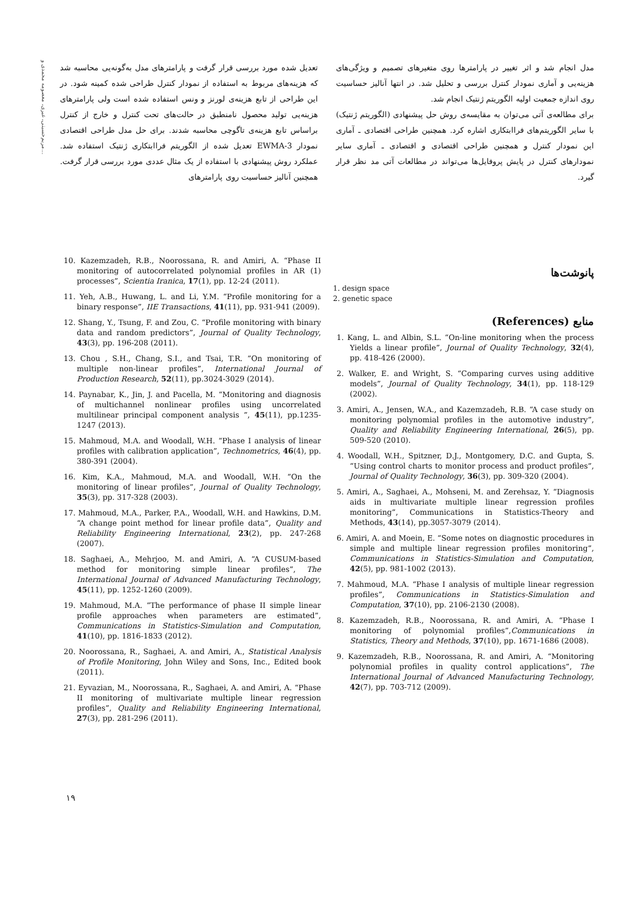مریم‌حسینی، عیری، معصومه محمدی و...
تعدیل شده مورد بررسی قرار گرفت و پارامترهای مدل به‌گونه‌یی محاسبه شد که هزینه‌های مربوط به استفاده از نمودار کنترل طراحی شده کمینه شود. در این طراحی از تابع هزینه‌ی لورنز و ونس استفاده شده است ولی پارامترهای هزینه‌یی تولید محصول نامنطبق در حالت‌های تحت کنترل و خارج از کنترل براساس تابع هزینه‌ی تاگوچی محاسبه شدند. برای حل مدل طراحی اقتصادی نمودار EWMA-3 تعدیل شده از الگوریتم فراابتکاری ژنتیک استفاده شد. عملکرد روش پیشنهادی با استفاده از یک مثال عددی مورد بررسی قرار گرفت. همچنین آنالیز حساسیت روی پارامترهای
مدل انجام شد و اثر تغییر در پارامترها روی متغیرهای تصمیم و ویژگی‌های هزینه‌یی و آماری نمودار کنترل بررسی و تحلیل شد. در انتها آنالیز حساسیت روی اندازه جمعیت اولیه الگوریتم ژنتیک انجام شد.
برای مطالعه‌ی آتی می‌توان به مقایسه‌ی روش حل پیشنهادی (الگوریتم ژنتیک) با سایر الگوریتم‌های فراابتکاری اشاره کرد. همچنین طراحی اقتصادی ـ آماری این نمودار کنترل و همچنین طراحی اقتصادی و اقتصادی ـ آماری سایر نمودارهای کنترل در پایش پروفایل‌ها می‌تواند در مطالعات آتی مد نظر قرار گیرد.
پانوشت‌ها
1. design space
2. genetic space
منابع (References)
1. Kang, L. and Albin, S.L. “On-line monitoring when the process Yields a linear profile”, Journal of Quality Technology, 32(4), pp. 418-426 (2000).
2. Walker, E. and Wright, S. “Comparing curves using additive models”, Journal of Quality Technology, 34(1), pp. 118-129 (2002).
3. Amiri, A., Jensen, W.A., and Kazemzadeh, R.B. “A case study on monitoring polynomial profiles in the automotive industry”, Quality and Reliability Engineering International, 26(5), pp. 509-520 (2010).
4. Woodall, W.H., Spitzner, D.J., Montgomery, D.C. and Gupta, S. “Using control charts to monitor process and product profiles”, Journal of Quality Technology, 36(3), pp. 309-320 (2004).
5. Amiri, A., Saghaei, A., Mohseni, M. and Zerehsaz, Y. “Diagnosis aids in multivariate multiple linear regression profiles monitoring”, Communications in Statistics-Theory and Methods, 43(14), pp.3057-3079 (2014).
6. Amiri, A. and Moein, E. “Some notes on diagnostic procedures in simple and multiple linear regression profiles monitoring”, Communications in Statistics-Simulation and Computation, 42(5), pp. 981-1002 (2013).
7. Mahmoud, M.A. “Phase I analysis of multiple linear regression profiles”, Communications in Statistics-Simulation and Computation, 37(10), pp. 2106-2130 (2008).
8. Kazemzadeh, R.B., Noorossana, R. and Amiri, A. “Phase I monitoring of polynomial profiles”,Communications in Statistics, Theory and Methods, 37(10), pp. 1671-1686 (2008).
9. Kazemzadeh, R.B., Noorossana, R. and Amiri, A. “Monitoring polynomial profiles in quality control applications”, The International Journal of Advanced Manufacturing Technology, 42(7), pp. 703-712 (2009).
10. Kazemzadeh, R.B., Noorossana, R. and Amiri, A. “Phase II monitoring of autocorrelated polynomial profiles in AR (1) processes”, Scientia Iranica, 17(1), pp. 12-24 (2011).
11. Yeh, A.B., Huwang, L. and Li, Y.M. “Profile monitoring for a binary response”, IIE Transactions, 41(11), pp. 931-941 (2009).
12. Shang, Y., Tsung, F. and Zou, C. “Profile monitoring with binary data and random predictors”, Journal of Quality Technology, 43(3), pp. 196-208 (2011).
13. Chou , S.H., Chang, S.I., and Tsai, T.R. “On monitoring of multiple non-linear profiles”, International Journal of Production Research, 52(11), pp.3024-3029 (2014).
14. Paynabar, K., Jin, J. and Pacella, M. “Monitoring and diagnosis of multichannel nonlinear profiles using uncorrelated multilinear principal component analysis ”, 45(11), pp.1235-1247 (2013).
15. Mahmoud, M.A. and Woodall, W.H. “Phase I analysis of linear profiles with calibration application”, Technometrics, 46(4), pp. 380-391 (2004).
16. Kim, K.A., Mahmoud, M.A. and Woodall, W.H. “On the monitoring of linear profiles”, Journal of Quality Technology, 35(3), pp. 317-328 (2003).
17. Mahmoud, M.A., Parker, P.A., Woodall, W.H. and Hawkins, D.M. “A change point method for linear profile data”, Quality and Reliability Engineering International, 23(2), pp. 247-268 (2007).
18. Saghaei, A., Mehrjoo, M. and Amiri, A. “A CUSUM-based method for monitoring simple linear profiles”, The International Journal of Advanced Manufacturing Technology, 45(11), pp. 1252-1260 (2009).
19. Mahmoud, M.A. “The performance of phase II simple linear profile approaches when parameters are estimated”, Communications in Statistics-Simulation and Computation, 41(10), pp. 1816-1833 (2012).
20. Noorossana, R., Saghaei, A. and Amiri, A., Statistical Analysis of Profile Monitoring, John Wiley and Sons, Inc., Edited book (2011).
21. Eyvazian, M., Noorossana, R., Saghaei, A. and Amiri, A. “Phase II monitoring of multivariate multiple linear regression profiles”, Quality and Reliability Engineering International, 27(3), pp. 281-296 (2011).
۱۹